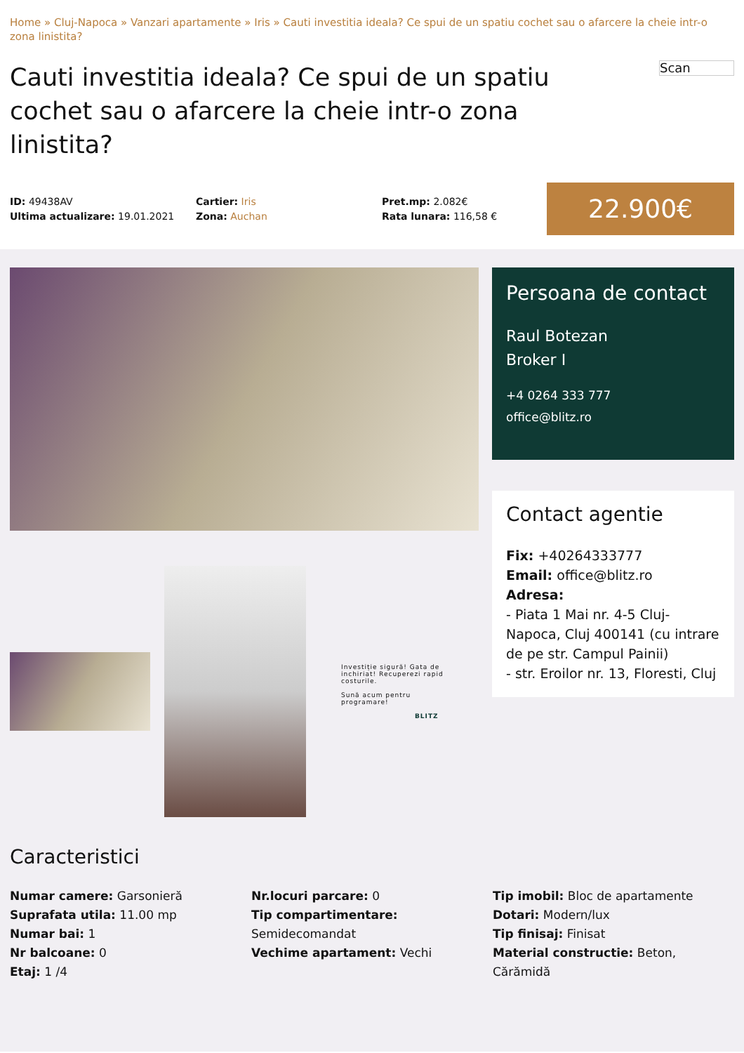Home » Cluj-Napoca » Vanzari apartamente » Iris » Cauti investitia ideala? Ce spui de un spatiu cochet sau o afarcere la cheie intr-o zona linistita?
Cauti investitia ideala? Ce spui de un spatiu cochet sau o afarcere la cheie intr-o zona linistita?
Scan
ID: 49438AV
Ultima actualizare: 19.01.2021
Cartier: Iris
Zona: Auchan
Pret.mp: 2.082€
Rata lunara: 116,58 €
22.900€
Investiție sigură! Gata de inchiriat! Recuperezi rapid costurile.
Sună acum pentru programare!
BLITZ
Persoana de contact
Raul Botezan
Broker I
+4 0264 333 777
office@blitz.ro
Contact agentie
Fix: +40264333777
Email: office@blitz.ro
Adresa:
- Piata 1 Mai nr. 4-5 Cluj-Napoca, Cluj 400141 (cu intrare de pe str. Campul Painii)
- str. Eroilor nr. 13, Floresti, Cluj
Caracteristici
Numar camere: Garsonieră
Suprafata utila: 11.00 mp
Numar bai: 1
Nr balcoane: 0
Etaj: 1 /4
Nr.locuri parcare: 0
Tip compartimentare:
Semidecomandat
Vechime apartament: Vechi
Tip imobil: Bloc de apartamente
Dotari: Modern/lux
Tip finisaj: Finisat
Material constructie: Beton, Cărămidă